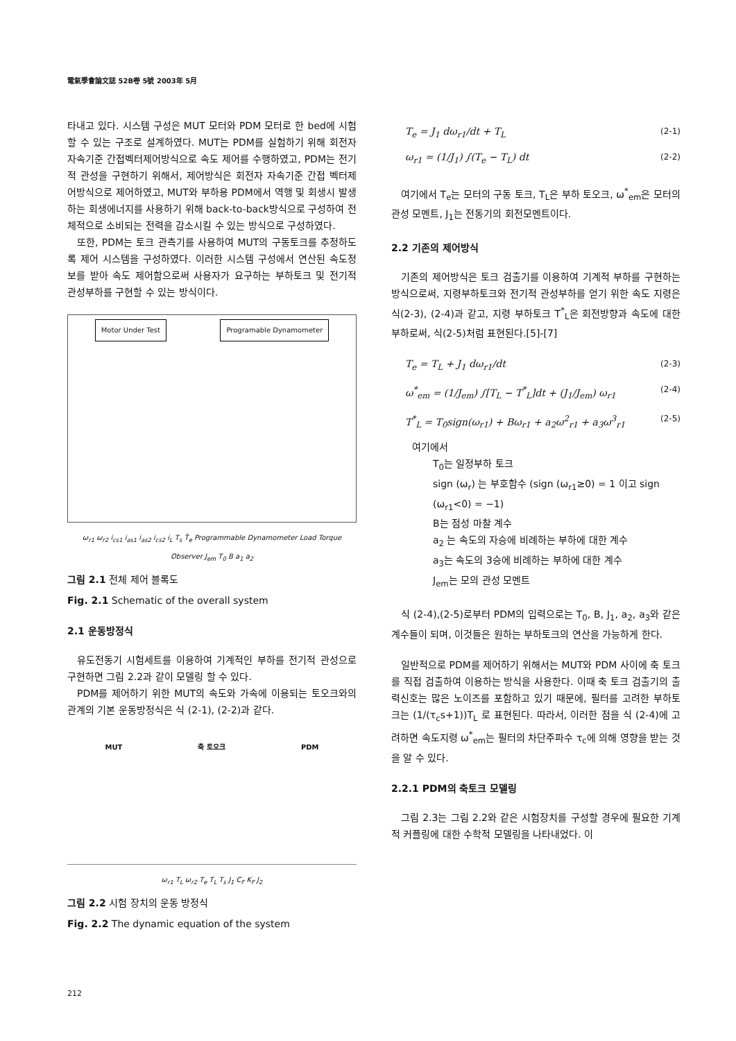電氣學會論文誌 52B卷 5號 2003年 5月
타내고 있다. 시스템 구성은 MUT 모터와 PDM 모터로 한 bed에 시험할 수 있는 구조로 설계하였다. MUT는 PDM를 실험하기 위해 회전자 자속기준 간접벡터제어방식으로 속도 제어를 수행하였고, PDM는 전기적 관성을 구현하기 위해서, 제어방식은 회전자 자속기준 간접 벡터제어방식으로 제어하였고, MUT와 부하용 PDM에서 역행 및 회생시 발생하는 회생에너지를 사용하기 위해 back-to-back방식으로 구성하여 전체적으로 소비되는 전력을 감소시킬 수 있는 방식으로 구성하였다.
또한, PDM는 토크 관측기를 사용하여 MUT의 구동토크를 추정하도록 제어 시스템을 구성하였다. 이러한 시스템 구성에서 연산된 속도정보를 받아 속도 제어함으로써 사용자가 요구하는 부하토크 및 전기적 관성부하를 구현할 수 있는 방식이다.
Motor Under Test Programable Dynamometer
ω<sub>r1</sub> ω<sub>r2</sub> i<sub>cs1</sub> i<sub>as1</sub> i<sub>as2</sub> i<sub>cs2</sub> i<sub>L</sub> T<sub>s</sub> T̂<sub>e</sub> Programmable Dynamometer Load Torque Observer J<sub>em</sub> T<sub>0</sub> B a<sub>1</sub> a<sub>2</sub>
그림 2.1 전체 제어 블록도
Fig. 2.1 Schematic of the overall system
2.1 운동방정식
유도전동기 시험세트를 이용하여 기계적인 부하를 전기적 관성으로 구현하면 그림 2.2과 같이 모델링 할 수 있다.
PDM를 제어하기 위한 MUT의 속도와 가속에 이용되는 토오크와의 관계의 기본 운동방정식은 식 (2-1), (2-2)과 같다.
MUT 축 토오크 PDM
ω<sub>r1</sub> T<sub>L</sub> ω<sub>r2</sub> T<sub>e</sub> T<sub>L</sub> T<sub>s</sub> J<sub>1</sub> C<sub>F</sub> K<sub>F</sub> J<sub>2</sub>
그림 2.2 시험 장치의 운동 방정식
Fig. 2.2 The dynamic equation of the system
T<sub>e</sub> = J<sub>1</sub> dω<sub>r1</sub>/dt + T<sub>L</sub> (2-1)
ω<sub>r1</sub> = (1/J<sub>1</sub>) ∫(T<sub>e</sub> − T<sub>L</sub>) dt (2-2)
여기에서 T<sub>e</sub>는 모터의 구동 토크, T<sub>L</sub>은 부하 토오크, ω<sup>*</sup><sub>em</sub>은 모터의 관성 모멘트, J<sub>1</sub>는 전동기의 회전모멘트이다.
2.2 기존의 제어방식
기존의 제어방식은 토크 검출기를 이용하여 기계적 부하를 구현하는 방식으로써, 지령부하토크와 전기적 관성부하를 얻기 위한 속도 지령은 식(2-3), (2-4)과 같고, 지령 부하토크 T<sup>*</sup><sub>L</sub>은 회전방향과 속도에 대한 부하로써, 식(2-5)처럼 표현된다.[5]-[7]
T<sub>e</sub> = T<sub>L</sub> + J<sub>1</sub> dω<sub>r1</sub>/dt (2-3)
ω<sup>*</sup><sub>em</sub> = (1/J<sub>em</sub>) ∫[T<sub>L</sub> − T<sup>*</sup><sub>L</sub>]dt + (J<sub>1</sub>/J<sub>em</sub>) ω<sub>r1</sub> (2-4)
T<sup>*</sup><sub>L</sub> = T<sub>0</sub>sign(ω<sub>r1</sub>) + Bω<sub>r1</sub> + a<sub>2</sub>ω<sup>2</sup><sub>r1</sub> + a<sub>3</sub>ω<sup>3</sup><sub>r1</sub> (2-5)
여기에서
T<sub>0</sub>는 일정부하 토크
sign (ω<sub>r</sub>) 는 부호함수 (sign (ω<sub>r1</sub>≥0) = 1 이고 sign (ω<sub>r1</sub><0) = −1)
B는 점성 마찰 계수
a<sub>2</sub> 는 속도의 자승에 비례하는 부하에 대한 계수
a<sub>3</sub>는 속도의 3승에 비례하는 부하에 대한 계수
J<sub>em</sub>는 모의 관성 모멘트
식 (2-4),(2-5)로부터 PDM의 입력으로는 T<sub>0</sub>, B, J<sub>1</sub>, a<sub>2</sub>, a<sub>3</sub>와 같은 계수들이 되며, 이것들은 원하는 부하토크의 연산을 가능하게 한다.
일반적으로 PDM를 제어하기 위해서는 MUT와 PDM 사이에 축 토크를 직접 검출하여 이용하는 방식을 사용한다. 이때 축 토크 검출기의 출력신호는 많은 노이즈를 포함하고 있기 때문에, 필터를 고려한 부하토크는 (1/(τ<sub>c</sub>s+1))T<sub>L</sub> 로 표현된다. 따라서, 이러한 점을 식 (2-4)에 고려하면 속도지령 ω<sup>*</sup><sub>em</sub>는 필터의 차단주파수 τ<sub>c</sub>에 의해 영향을 받는 것을 알 수 있다.
2.2.1 PDM의 축토크 모델링
그림 2.3는 그림 2.2와 같은 시험장치를 구성할 경우에 필요한 기계적 커플링에 대한 수학적 모델링을 나타내었다. 이
212